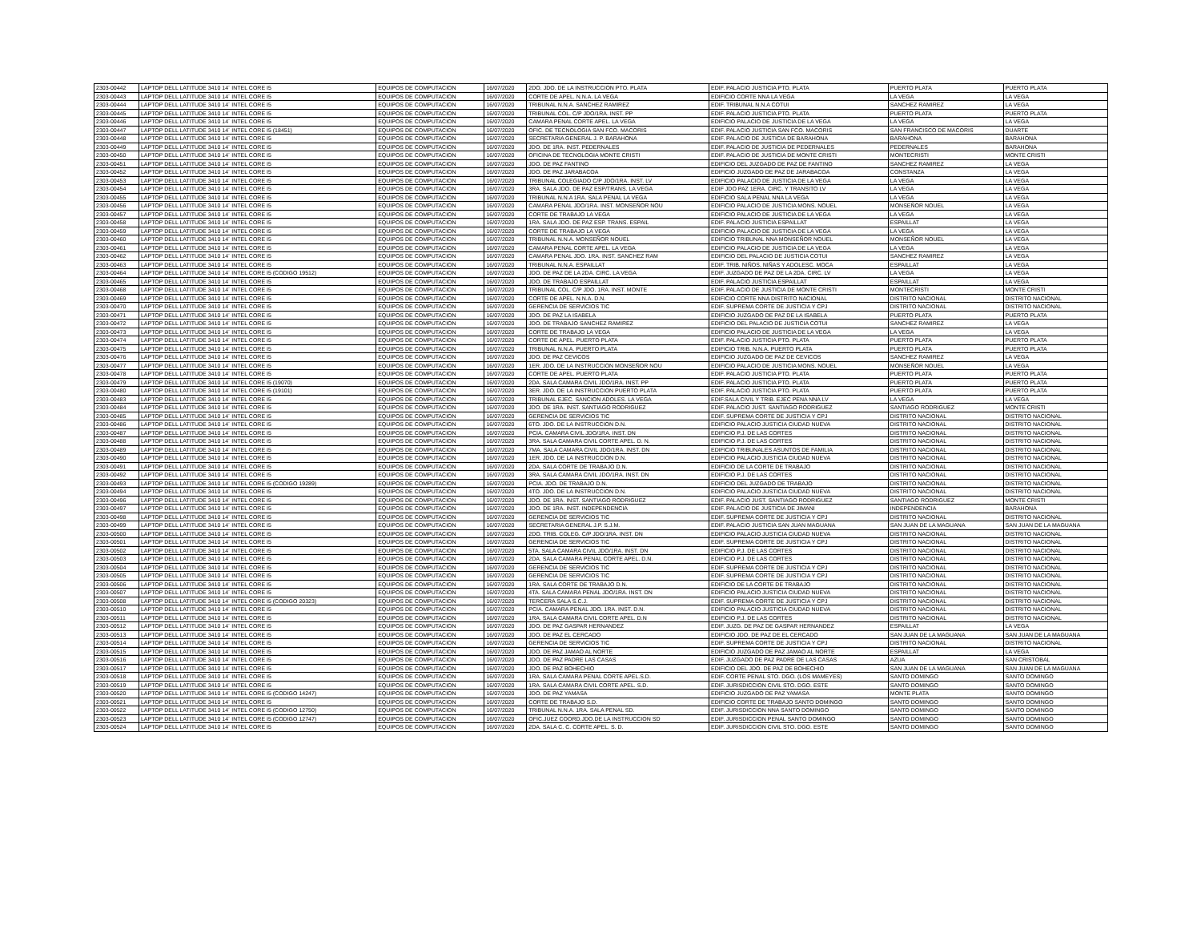| 2303-00442 | LAPTOP DELL LATITUDE 3410 14¨ INTEL CORE I5 | EQUIPOS DE COMPUTACION | 16/07/2020 | 2DO. JDO. DE LA INSTRUCCION PTO. PLATA | EDIF. PALACIO JUSTICIA PTO. PLATA | PUERTO PLATA | PUERTO PLATA |
| 2303-00443 | LAPTOP DELL LATITUDE 3410 14¨ INTEL CORE I5 | EQUIPOS DE COMPUTACION | 16/07/2020 | CORTE DE APEL. N.N.A. LA VEGA | EDIFICIO CORTE NNA LA VEGA | LA VEGA | LA VEGA |
| 2303-00444 | LAPTOP DELL LATITUDE 3410 14¨ INTEL CORE I5 | EQUIPOS DE COMPUTACION | 16/07/2020 | TRIBUNAL N.N.A. SANCHEZ RAMIREZ | EDIF. TRIBUNAL N.N.A COTUI | SANCHEZ RAMIREZ | LA VEGA |
| 2303-00445 | LAPTOP DELL LATITUDE 3410 14¨ INTEL CORE I5 | EQUIPOS DE COMPUTACION | 16/07/2020 | TRIBUNAL COL. C/P JDO/1RA. INST. PP | EDIF. PALACIO JUSTICIA PTO. PLATA | PUERTO PLATA | PUERTO PLATA |
| 2303-00446 | LAPTOP DELL LATITUDE 3410 14¨ INTEL CORE I5 | EQUIPOS DE COMPUTACION | 16/07/2020 | CAMARA PENAL CORTE APEL. LA VEGA | EDIFICIO PALACIO DE JUSTICIA DE LA VEGA | LA VEGA | LA VEGA |
| 2303-00447 | LAPTOP DELL LATITUDE 3410 14¨ INTEL CORE I5 (18451) | EQUIPOS DE COMPUTACION | 16/07/2020 | OFIC. DE TECNOLOGIA SAN FCO. MACORIS | EDIF. PALACIO JUSTICIA SAN FCO. MACORIS | SAN FRANCISCO DE MACORIS | DUARTE |
| 2303-00448 | LAPTOP DELL LATITUDE 3410 14¨ INTEL CORE I5 | EQUIPOS DE COMPUTACION | 16/07/2020 | SECRETARIA GENERAL J. P. BARAHONA | EDIF. PALACIO DE JUSTICIA DE BARAHONA | BARAHONA | BARAHONA |
| 2303-00449 | LAPTOP DELL LATITUDE 3410 14¨ INTEL CORE I5 | EQUIPOS DE COMPUTACION | 16/07/2020 | JDO. DE 1RA. INST. PEDERNALES | EDIF. PALACIO DE JUSTICIA DE PEDERNALES | PEDERNALES | BARAHONA |
| 2303-00450 | LAPTOP DELL LATITUDE 3410 14¨ INTEL CORE I5 | EQUIPOS DE COMPUTACION | 16/07/2020 | OFICINA DE TECNOLOGIA MONTE CRISTI | EDIF. PALACIO DE JUSTICIA DE MONTE CRISTI | MONTECRISTI | MONTE CRISTI |
| 2303-00451 | LAPTOP DELL LATITUDE 3410 14¨ INTEL CORE I5 | EQUIPOS DE COMPUTACION | 16/07/2020 | JDO. DE PAZ FANTINO | EDIFICIO DEL JUZGADO DE PAZ DE FANTINO | SANCHEZ RAMIREZ | LA VEGA |
| 2303-00452 | LAPTOP DELL LATITUDE 3410 14¨ INTEL CORE I5 | EQUIPOS DE COMPUTACION | 16/07/2020 | JDO. DE PAZ JARABACOA | EDIFICIO JUZGADO DE PAZ DE JARABACOA | CONSTANZA | LA VEGA |
| 2303-00453 | LAPTOP DELL LATITUDE 3410 14¨ INTEL CORE I5 | EQUIPOS DE COMPUTACION | 16/07/2020 | TRIBUNAL COLEGIADO C/P JDO/1RA. INST. LV | EDIFICIO PALACIO DE JUSTICIA DE LA VEGA | LA VEGA | LA VEGA |
| 2303-00454 | LAPTOP DELL LATITUDE 3410 14¨ INTEL CORE I5 | EQUIPOS DE COMPUTACION | 16/07/2020 | 3RA. SALA JDO. DE PAZ ESP/TRANS. LA VEGA | EDIF JDO PAZ 1ERA. CIRC. Y TRANSITO LV | LA VEGA | LA VEGA |
| 2303-00455 | LAPTOP DELL LATITUDE 3410 14¨ INTEL CORE I5 | EQUIPOS DE COMPUTACION | 16/07/2020 | TRIBUNAL N.N.A 1RA. SALA PENAL LA VEGA | EDIFICIO SALA PENAL NNA LA VEGA | LA VEGA | LA VEGA |
| 2303-00456 | LAPTOP DELL LATITUDE 3410 14¨ INTEL CORE I5 | EQUIPOS DE COMPUTACION | 16/07/2020 | CAMARA PENAL JDO/1RA. INST. MONSEÑOR NOU | EDIFICIO PALACIO DE JUSTICIA MONS. NOUEL | MONSEÑOR NOUEL | LA VEGA |
| 2303-00457 | LAPTOP DELL LATITUDE 3410 14¨ INTEL CORE I5 | EQUIPOS DE COMPUTACION | 16/07/2020 | CORTE DE TRABAJO LA VEGA | EDIFICIO PALACIO DE JUSTICIA DE LA VEGA | LA VEGA | LA VEGA |
| 2303-00458 | LAPTOP DELL LATITUDE 3410 14¨ INTEL CORE I5 | EQUIPOS DE COMPUTACION | 16/07/2020 | 1RA. SALA JDO. DE PAZ ESP. TRANS. ESPAIL | EDIF. PALACIO JUSTICIA ESPAILLAT | ESPAILLAT | LA VEGA |
| 2303-00459 | LAPTOP DELL LATITUDE 3410 14¨ INTEL CORE I5 | EQUIPOS DE COMPUTACION | 16/07/2020 | CORTE DE TRABAJO LA VEGA | EDIFICIO PALACIO DE JUSTICIA DE LA VEGA | LA VEGA | LA VEGA |
| 2303-00460 | LAPTOP DELL LATITUDE 3410 14¨ INTEL CORE I5 | EQUIPOS DE COMPUTACION | 16/07/2020 | TRIBUNAL N.N.A. MONSEÑOR NOUEL | EDIFICIO TRIBUNAL NNA MONSEÑOR NOUEL | MONSEÑOR NOUEL | LA VEGA |
| 2303-00461 | LAPTOP DELL LATITUDE 3410 14¨ INTEL CORE I5 | EQUIPOS DE COMPUTACION | 16/07/2020 | CAMARA PENAL CORTE APEL. LA VEGA | EDIFICIO PALACIO DE JUSTICIA DE LA VEGA | LA VEGA | LA VEGA |
| 2303-00462 | LAPTOP DELL LATITUDE 3410 14¨ INTEL CORE I5 | EQUIPOS DE COMPUTACION | 16/07/2020 | CAMARA PENAL JDO. 1RA. INST. SANCHEZ RAM | EDIFICIO DEL PALACIO DE JUSTICIA COTUI | SANCHEZ RAMIREZ | LA VEGA |
| 2303-00463 | LAPTOP DELL LATITUDE 3410 14¨ INTEL CORE I5 | EQUIPOS DE COMPUTACION | 16/07/2020 | TRIBUNAL N.N.A. ESPAILLAT | EDIF. TRIB. NIÑOS, NIÑAS Y ADOLESC. MOCA | ESPAILLAT | LA VEGA |
| 2303-00464 | LAPTOP DELL LATITUDE 3410 14¨ INTEL CORE I5 (CODIGO 19512) | EQUIPOS DE COMPUTACION | 16/07/2020 | JDO. DE PAZ DE LA 2DA. CIRC. LA VEGA | EDIF. JUZGADO DE PAZ DE LA 2DA. CIRC. LV | LA VEGA | LA VEGA |
| 2303-00465 | LAPTOP DELL LATITUDE 3410 14¨ INTEL CORE I5 | EQUIPOS DE COMPUTACION | 16/07/2020 | JDO. DE TRABAJO ESPAILLAT | EDIF. PALACIO JUSTICIA ESPAILLAT | ESPAILLAT | LA VEGA |
| 2303-00468 | LAPTOP DELL LATITUDE 3410 14¨ INTEL CORE I5 | EQUIPOS DE COMPUTACION | 16/07/2020 | TRIBUNAL COL. C/P JDO. 1RA. INST. MONTE | EDIF. PALACIO DE JUSTICIA DE MONTE CRISTI | MONTECRISTI | MONTE CRISTI |
| 2303-00469 | LAPTOP DELL LATITUDE 3410 14¨ INTEL CORE I5 | EQUIPOS DE COMPUTACION | 16/07/2020 | CORTE DE APEL. N.N.A. D.N. | EDIFICIO CORTE NNA DISTRITO NACIONAL | DISTRITO NACIONAL | DISTRITO NACIONAL |
| 2303-00470 | LAPTOP DELL LATITUDE 3410 14¨ INTEL CORE I5 | EQUIPOS DE COMPUTACION | 16/07/2020 | GERENCIA DE SERVICIOS TIC | EDIF. SUPREMA CORTE DE JUSTICIA Y CPJ | DISTRITO NACIONAL | DISTRITO NACIONAL |
| 2303-00471 | LAPTOP DELL LATITUDE 3410 14¨ INTEL CORE I5 | EQUIPOS DE COMPUTACION | 16/07/2020 | JDO. DE PAZ LA ISABELA | EDIFICIO JUZGADO DE PAZ DE LA ISABELA | PUERTO PLATA | PUERTO PLATA |
| 2303-00472 | LAPTOP DELL LATITUDE 3410 14¨ INTEL CORE I5 | EQUIPOS DE COMPUTACION | 16/07/2020 | JDO. DE TRABAJO SANCHEZ RAMIREZ | EDIFICIO DEL PALACIO DE JUSTICIA COTUI | SANCHEZ RAMIREZ | LA VEGA |
| 2303-00473 | LAPTOP DELL LATITUDE 3410 14¨ INTEL CORE I5 | EQUIPOS DE COMPUTACION | 16/07/2020 | CORTE DE TRABAJO LA VEGA | EDIFICIO PALACIO DE JUSTICIA DE LA VEGA | LA VEGA | LA VEGA |
| 2303-00474 | LAPTOP DELL LATITUDE 3410 14¨ INTEL CORE I5 | EQUIPOS DE COMPUTACION | 16/07/2020 | CORTE DE APEL. PUERTO PLATA | EDIF. PALACIO JUSTICIA PTO. PLATA | PUERTO PLATA | PUERTO PLATA |
| 2303-00475 | LAPTOP DELL LATITUDE 3410 14¨ INTEL CORE I5 | EQUIPOS DE COMPUTACION | 16/07/2020 | TRIBUNAL N.N.A. PUERTO PLATA | EDIFICIO TRIB. N.N.A. PUERTO PLATA | PUERTO PLATA | PUERTO PLATA |
| 2303-00476 | LAPTOP DELL LATITUDE 3410 14¨ INTEL CORE I5 | EQUIPOS DE COMPUTACION | 16/07/2020 | JDO. DE PAZ CEVICOS | EDIFICIO JUZGADO DE PAZ DE CEVICOS | SANCHEZ RAMIREZ | LA VEGA |
| 2303-00477 | LAPTOP DELL LATITUDE 3410 14¨ INTEL CORE I5 | EQUIPOS DE COMPUTACION | 16/07/2020 | 1ER. JDO. DE LA INSTRUCCION MONSEÑOR NOU | EDIFICIO PALACIO DE JUSTICIA MONS. NOUEL | MONSEÑOR NOUEL | LA VEGA |
| 2303-00478 | LAPTOP DELL LATITUDE 3410 14¨ INTEL CORE I5 | EQUIPOS DE COMPUTACION | 16/07/2020 | CORTE DE APEL. PUERTO PLATA | EDIF. PALACIO JUSTICIA PTO. PLATA | PUERTO PLATA | PUERTO PLATA |
| 2303-00479 | LAPTOP DELL LATITUDE 3410 14¨ INTEL CORE I5 (19070) | EQUIPOS DE COMPUTACION | 16/07/2020 | 2DA. SALA CAMARA CIVIL JDO/1RA. INST. PP | EDIF. PALACIO JUSTICIA PTO. PLATA | PUERTO PLATA | PUERTO PLATA |
| 2303-00480 | LAPTOP DELL LATITUDE 3410 14¨ INTEL CORE I5 (19101) | EQUIPOS DE COMPUTACION | 16/07/2020 | 3ER. JDO. DE LA INSTRUCCION PUERTO PLATA | EDIF. PALACIO JUSTICIA PTO. PLATA | PUERTO PLATA | PUERTO PLATA |
| 2303-00483 | LAPTOP DELL LATITUDE 3410 14¨ INTEL CORE I5 | EQUIPOS DE COMPUTACION | 16/07/2020 | TRIBUNAL EJEC. SANCION ADOLES. LA VEGA | EDIF.SALA CIVIL Y TRIB. EJEC PENA NNA LV | LA VEGA | LA VEGA |
| 2303-00484 | LAPTOP DELL LATITUDE 3410 14¨ INTEL CORE I5 | EQUIPOS DE COMPUTACION | 16/07/2020 | JDO. DE 1RA. INST. SANTIAGO RODRIGUEZ | EDIF. PALACIO JUST. SANTIAGO RODRIGUEZ | SANTIAGO RODRIGUEZ | MONTE CRISTI |
| 2303-00485 | LAPTOP DELL LATITUDE 3410 14¨ INTEL CORE I5 | EQUIPOS DE COMPUTACION | 16/07/2020 | GERENCIA DE SERVICIOS TIC | EDIF. SUPREMA CORTE DE JUSTICIA Y CPJ | DISTRITO NACIONAL | DISTRITO NACIONAL |
| 2303-00486 | LAPTOP DELL LATITUDE 3410 14¨ INTEL CORE I5 | EQUIPOS DE COMPUTACION | 16/07/2020 | 6TO. JDO. DE LA INSTRUCCION D.N. | EDIFICIO PALACIO JUSTICIA CIUDAD NUEVA | DISTRITO NACIONAL | DISTRITO NACIONAL |
| 2303-00487 | LAPTOP DELL LATITUDE 3410 14¨ INTEL CORE I5 | EQUIPOS DE COMPUTACION | 16/07/2020 | PCIA. CAMARA CIVIL JDO/1RA. INST. DN | EDIFICIO P.J. DE LAS CORTES | DISTRITO NACIONAL | DISTRITO NACIONAL |
| 2303-00488 | LAPTOP DELL LATITUDE 3410 14¨ INTEL CORE I5 | EQUIPOS DE COMPUTACION | 16/07/2020 | 3RA. SALA CAMARA CIVIL CORTE APEL. D. N. | EDIFICIO P.J. DE LAS CORTES | DISTRITO NACIONAL | DISTRITO NACIONAL |
| 2303-00489 | LAPTOP DELL LATITUDE 3410 14¨ INTEL CORE I5 | EQUIPOS DE COMPUTACION | 16/07/2020 | 7MA. SALA CAMARA CIVIL JDO/1RA. INST. DN | EDIFICIO TRIBUNALES ASUNTOS DE FAMILIA | DISTRITO NACIONAL | DISTRITO NACIONAL |
| 2303-00490 | LAPTOP DELL LATITUDE 3410 14¨ INTEL CORE I5 | EQUIPOS DE COMPUTACION | 16/07/2020 | 1ER. JDO. DE LA INSTRUCCION D.N. | EDIFICIO PALACIO JUSTICIA CIUDAD NUEVA | DISTRITO NACIONAL | DISTRITO NACIONAL |
| 2303-00491 | LAPTOP DELL LATITUDE 3410 14¨ INTEL CORE I5 | EQUIPOS DE COMPUTACION | 16/07/2020 | 2DA. SALA CORTE DE TRABAJO D.N. | EDIFICIO DE LA CORTE DE TRABAJO | DISTRITO NACIONAL | DISTRITO NACIONAL |
| 2303-00492 | LAPTOP DELL LATITUDE 3410 14¨ INTEL CORE I5 | EQUIPOS DE COMPUTACION | 16/07/2020 | 3RA. SALA CAMARA CIVIL JDO/1RA. INST. DN | EDIFICIO P.J. DE LAS CORTES | DISTRITO NACIONAL | DISTRITO NACIONAL |
| 2303-00493 | LAPTOP DELL LATITUDE 3410 14¨ INTEL CORE I5 (CODIGO 19289) | EQUIPOS DE COMPUTACION | 16/07/2020 | PCIA. JDO. DE TRABAJO D.N. | EDIFICIO DEL JUZGADO DE TRABAJO | DISTRITO NACIONAL | DISTRITO NACIONAL |
| 2303-00494 | LAPTOP DELL LATITUDE 3410 14¨ INTEL CORE I5 | EQUIPOS DE COMPUTACION | 16/07/2020 | 4TO. JDO. DE LA INSTRUCCION D.N. | EDIFICIO PALACIO JUSTICIA CIUDAD NUEVA | DISTRITO NACIONAL | DISTRITO NACIONAL |
| 2303-00496 | LAPTOP DELL LATITUDE 3410 14¨ INTEL CORE I5 | EQUIPOS DE COMPUTACION | 16/07/2020 | JDO. DE 1RA. INST. SANTIAGO RODRIGUEZ | EDIF. PALACIO JUST. SANTIAGO RODRIGUEZ | SANTIAGO RODRIGUEZ | MONTE CRISTI |
| 2303-00497 | LAPTOP DELL LATITUDE 3410 14¨ INTEL CORE I5 | EQUIPOS DE COMPUTACION | 16/07/2020 | JDO. DE 1RA. INST. INDEPENDENCIA | EDIF. PALACIO DE JUSTICIA DE JIMANI | INDEPENDENCIA | BARAHONA |
| 2303-00498 | LAPTOP DELL LATITUDE 3410 14¨ INTEL CORE I5 | EQUIPOS DE COMPUTACION | 16/07/2020 | GERENCIA DE SERVICIOS TIC | EDIF. SUPREMA CORTE DE JUSTICIA Y CPJ | DISTRITO NACIONAL | DISTRITO NACIONAL |
| 2303-00499 | LAPTOP DELL LATITUDE 3410 14¨ INTEL CORE I5 | EQUIPOS DE COMPUTACION | 16/07/2020 | SECRETARIA GENERAL J.P. S.J.M. | EDIF. PALACIO JUSTICIA SAN JUAN MAGUANA | SAN JUAN DE LA MAGUANA | SAN JUAN DE LA MAGUANA |
| 2303-00500 | LAPTOP DELL LATITUDE 3410 14¨ INTEL CORE I5 | EQUIPOS DE COMPUTACION | 16/07/2020 | 2DO. TRIB. COLEG. C/P JDO/1RA. INST. DN | EDIFICIO PALACIO JUSTICIA CIUDAD NUEVA | DISTRITO NACIONAL | DISTRITO NACIONAL |
| 2303-00501 | LAPTOP DELL LATITUDE 3410 14¨ INTEL CORE I5 | EQUIPOS DE COMPUTACION | 16/07/2020 | GERENCIA DE SERVICIOS TIC | EDIF. SUPREMA CORTE DE JUSTICIA Y CPJ | DISTRITO NACIONAL | DISTRITO NACIONAL |
| 2303-00502 | LAPTOP DELL LATITUDE 3410 14¨ INTEL CORE I5 | EQUIPOS DE COMPUTACION | 16/07/2020 | 5TA. SALA CAMARA CIVIL JDO/1RA. INST. DN | EDIFICIO P.J. DE LAS CORTES | DISTRITO NACIONAL | DISTRITO NACIONAL |
| 2303-00503 | LAPTOP DELL LATITUDE 3410 14¨ INTEL CORE I5 | EQUIPOS DE COMPUTACION | 16/07/2020 | 2DA. SALA CAMARA PENAL CORTE APEL. D.N. | EDIFICIO P.J. DE LAS CORTES | DISTRITO NACIONAL | DISTRITO NACIONAL |
| 2303-00504 | LAPTOP DELL LATITUDE 3410 14¨ INTEL CORE I5 | EQUIPOS DE COMPUTACION | 16/07/2020 | GERENCIA DE SERVICIOS TIC | EDIF. SUPREMA CORTE DE JUSTICIA Y CPJ | DISTRITO NACIONAL | DISTRITO NACIONAL |
| 2303-00505 | LAPTOP DELL LATITUDE 3410 14¨ INTEL CORE I5 | EQUIPOS DE COMPUTACION | 16/07/2020 | GERENCIA DE SERVICIOS TIC | EDIF. SUPREMA CORTE DE JUSTICIA Y CPJ | DISTRITO NACIONAL | DISTRITO NACIONAL |
| 2303-00506 | LAPTOP DELL LATITUDE 3410 14¨ INTEL CORE I5 | EQUIPOS DE COMPUTACION | 16/07/2020 | 1RA. SALA CORTE DE TRABAJO D.N. | EDIFICIO DE LA CORTE DE TRABAJO | DISTRITO NACIONAL | DISTRITO NACIONAL |
| 2303-00507 | LAPTOP DELL LATITUDE 3410 14¨ INTEL CORE I5 | EQUIPOS DE COMPUTACION | 16/07/2020 | 4TA. SALA CAMARA PENAL JDO/1RA. INST. DN | EDIFICIO PALACIO JUSTICIA CIUDAD NUEVA | DISTRITO NACIONAL | DISTRITO NACIONAL |
| 2303-00508 | LAPTOP DELL LATITUDE 3410 14¨ INTEL CORE I5 (CODIGO 20323) | EQUIPOS DE COMPUTACION | 16/07/2020 | TERCERA SALA S.C.J. | EDIF. SUPREMA CORTE DE JUSTICIA Y CPJ | DISTRITO NACIONAL | DISTRITO NACIONAL |
| 2303-00510 | LAPTOP DELL LATITUDE 3410 14¨ INTEL CORE I5 | EQUIPOS DE COMPUTACION | 16/07/2020 | PCIA. CAMARA PENAL JDO. 1RA. INST. D.N. | EDIFICIO PALACIO JUSTICIA CIUDAD NUEVA | DISTRITO NACIONAL | DISTRITO NACIONAL |
| 2303-00511 | LAPTOP DELL LATITUDE 3410 14¨ INTEL CORE I5 | EQUIPOS DE COMPUTACION | 16/07/2020 | 1RA. SALA CAMARA CIVIL CORTE APEL. D.N | EDIFICIO P.J. DE LAS CORTES | DISTRITO NACIONAL | DISTRITO NACIONAL |
| 2303-00512 | LAPTOP DELL LATITUDE 3410 14¨ INTEL CORE I5 | EQUIPOS DE COMPUTACION | 16/07/2020 | JDO. DE PAZ GASPAR HERNANDEZ | EDIF. JUZG. DE PAZ DE GASPAR HERNANDEZ | ESPAILLAT | LA VEGA |
| 2303-00513 | LAPTOP DELL LATITUDE 3410 14¨ INTEL CORE I5 | EQUIPOS DE COMPUTACION | 16/07/2020 | JDO. DE PAZ EL CERCADO | EDIFICIO JDO. DE PAZ DE EL CERCADO | SAN JUAN DE LA MAGUANA | SAN JUAN DE LA MAGUANA |
| 2303-00514 | LAPTOP DELL LATITUDE 3410 14¨ INTEL CORE I5 | EQUIPOS DE COMPUTACION | 16/07/2020 | GERENCIA DE SERVICIOS TIC | EDIF. SUPREMA CORTE DE JUSTICIA Y CPJ | DISTRITO NACIONAL | DISTRITO NACIONAL |
| 2303-00515 | LAPTOP DELL LATITUDE 3410 14¨ INTEL CORE I5 | EQUIPOS DE COMPUTACION | 16/07/2020 | JDO. DE PAZ JAMAO AL NORTE | EDIFICIO JUZGADO DE PAZ JAMAO AL NORTE | ESPAILLAT | LA VEGA |
| 2303-00516 | LAPTOP DELL LATITUDE 3410 14¨ INTEL CORE I5 | EQUIPOS DE COMPUTACION | 16/07/2020 | JDO. DE PAZ PADRE LAS CASAS | EDIF. JUZGADO DE PAZ PADRE DE LAS CASAS | AZUA | SAN CRISTOBAL |
| 2303-00517 | LAPTOP DELL LATITUDE 3410 14¨ INTEL CORE I5 | EQUIPOS DE COMPUTACION | 16/07/2020 | JDO. DE PAZ BOHECHIO | EDIFICIO DEL JDO. DE PAZ DE BOHECHIO | SAN JUAN DE LA MAGUANA | SAN JUAN DE LA MAGUANA |
| 2303-00518 | LAPTOP DELL LATITUDE 3410 14¨ INTEL CORE I5 | EQUIPOS DE COMPUTACION | 16/07/2020 | 1RA. SALA CAMARA PENAL CORTE APEL.S.D. | EDIF. CORTE PENAL STO. DGO. (LOS MAMEYES) | SANTO DOMINGO | SANTO DOMINGO |
| 2303-00519 | LAPTOP DELL LATITUDE 3410 14¨ INTEL CORE I5 | EQUIPOS DE COMPUTACION | 16/07/2020 | 1RA. SALA CAMARA CIVIL CORTE APEL. S.D. | EDIF. JURISDICCION CIVIL STO. DGO. ESTE | SANTO DOMINGO | SANTO DOMINGO |
| 2303-00520 | LAPTOP DELL LATITUDE 3410 14¨ INTEL CORE I5 (CODIGO 14247) | EQUIPOS DE COMPUTACION | 16/07/2020 | JDO. DE PAZ YAMASA | EDIFICIO JUZGADO DE PAZ YAMASA | MONTE PLATA | SANTO DOMINGO |
| 2303-00521 | LAPTOP DELL LATITUDE 3410 14¨ INTEL CORE I5 | EQUIPOS DE COMPUTACION | 16/07/2020 | CORTE DE TRABAJO S.D. | EDIFICIO CORTE DE TRABAJO SANTO DOMINGO | SANTO DOMINGO | SANTO DOMINGO |
| 2303-00522 | LAPTOP DELL LATITUDE 3410 14¨ INTEL CORE I5 (CODIGO 12750) | EQUIPOS DE COMPUTACION | 16/07/2020 | TRIBUNAL N.N.A. 1RA. SALA PENAL SD. | EDIF. JURISDICCION NNA SANTO DOMINGO | SANTO DOMINGO | SANTO DOMINGO |
| 2303-00523 | LAPTOP DELL LATITUDE 3410 14¨ INTEL CORE I5 (CODIGO 12747) | EQUIPOS DE COMPUTACION | 16/07/2020 | OFIC.JUEZ COORD.JDO.DE LA INSTRUCCION SD | EDIF. JURISDICCION PENAL SANTO DOMINGO | SANTO DOMINGO | SANTO DOMINGO |
| 2303-00524 | LAPTOP DELL LATITUDE 3410 14¨ INTEL CORE I5 | EQUIPOS DE COMPUTACION | 16/07/2020 | 2DA. SALA C. C. CORTE APEL. S. D. | EDIF. JURISDICCION CIVIL STO. DGO. ESTE | SANTO DOMINGO | SANTO DOMINGO |